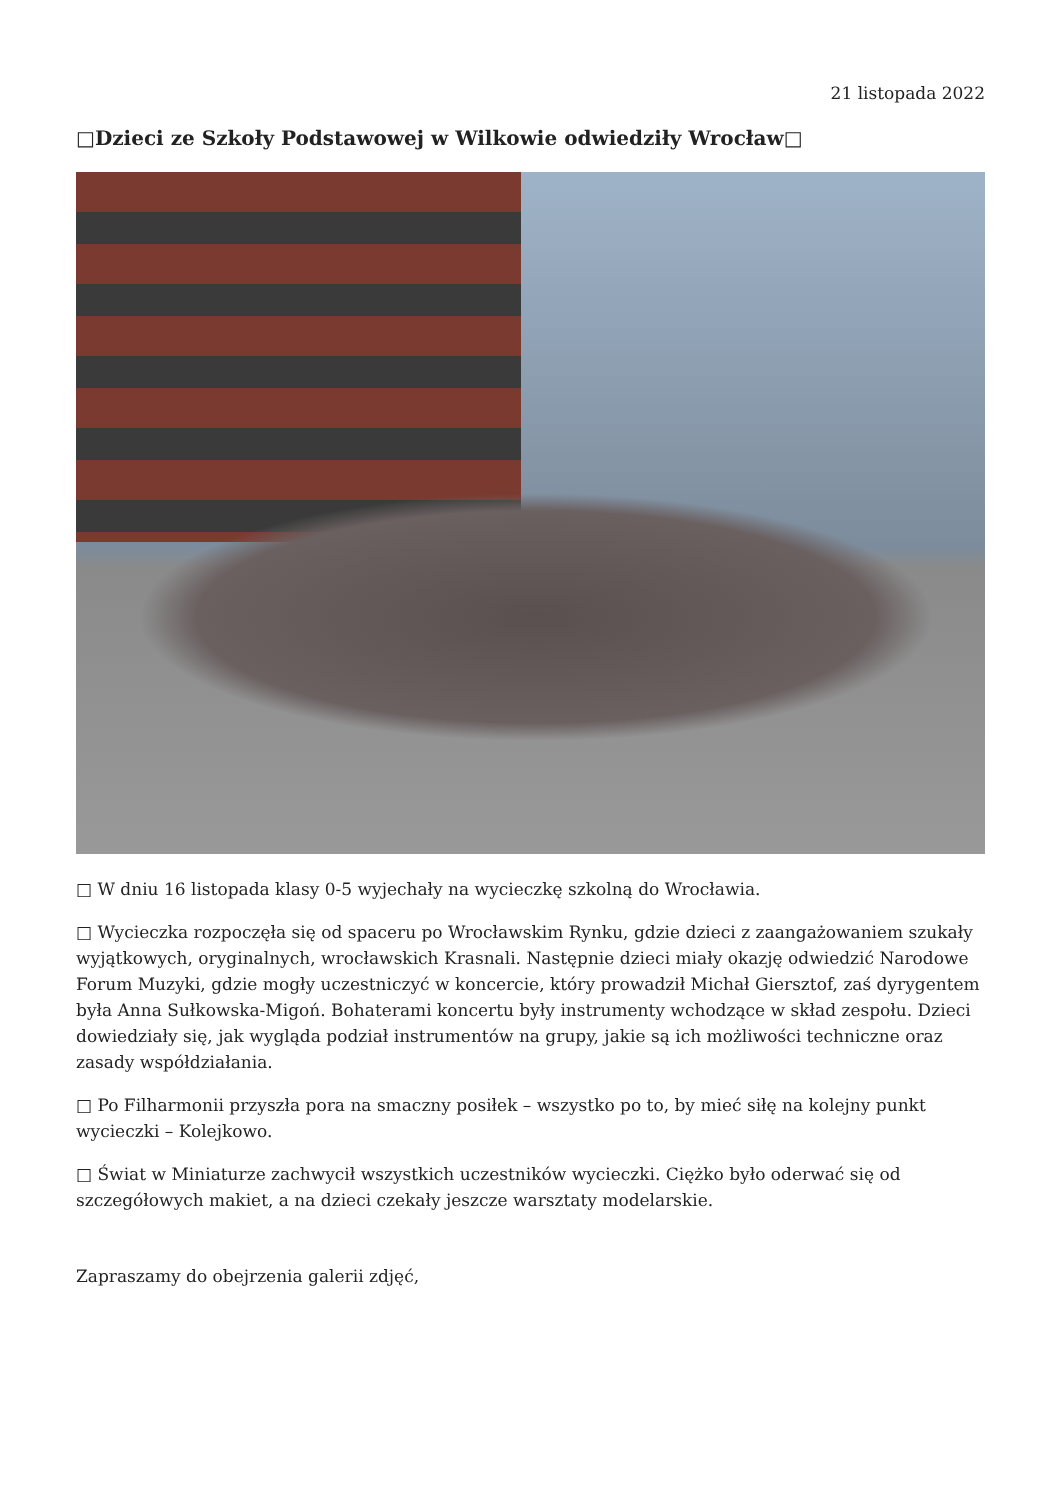21 listopada 2022
□Dzieci ze Szkoły Podstawowej w Wilkowie odwiedziły Wrocław□
□ W dniu 16 listopada klasy 0-5 wyjechały na wycieczkę szkolną do Wrocławia.
□ Wycieczka rozpoczęła się od spaceru po Wrocławskim Rynku, gdzie dzieci z zaangażowaniem szukały wyjątkowych, oryginalnych, wrocławskich Krasnali. Następnie dzieci miały okazję odwiedzić Narodowe Forum Muzyki, gdzie mogły uczestniczyć w koncercie, który prowadził Michał Giersztof, zaś dyrygentem była Anna Sułkowska-Migoń. Bohaterami koncertu były instrumenty wchodzące w skład zespołu. Dzieci dowiedziały się, jak wygląda podział instrumentów na grupy, jakie są ich możliwości techniczne oraz zasady współdziałania.
□ Po Filharmonii przyszła pora na smaczny posiłek – wszystko po to, by mieć siłę na kolejny punkt wycieczki – Kolejkowo.
□ Świat w Miniaturze zachwycił wszystkich uczestników wycieczki. Ciężko było oderwać się od szczegółowych makiet, a na dzieci czekały jeszcze warsztaty modelarskie.
Zapraszamy do obejrzenia galerii zdjęć,